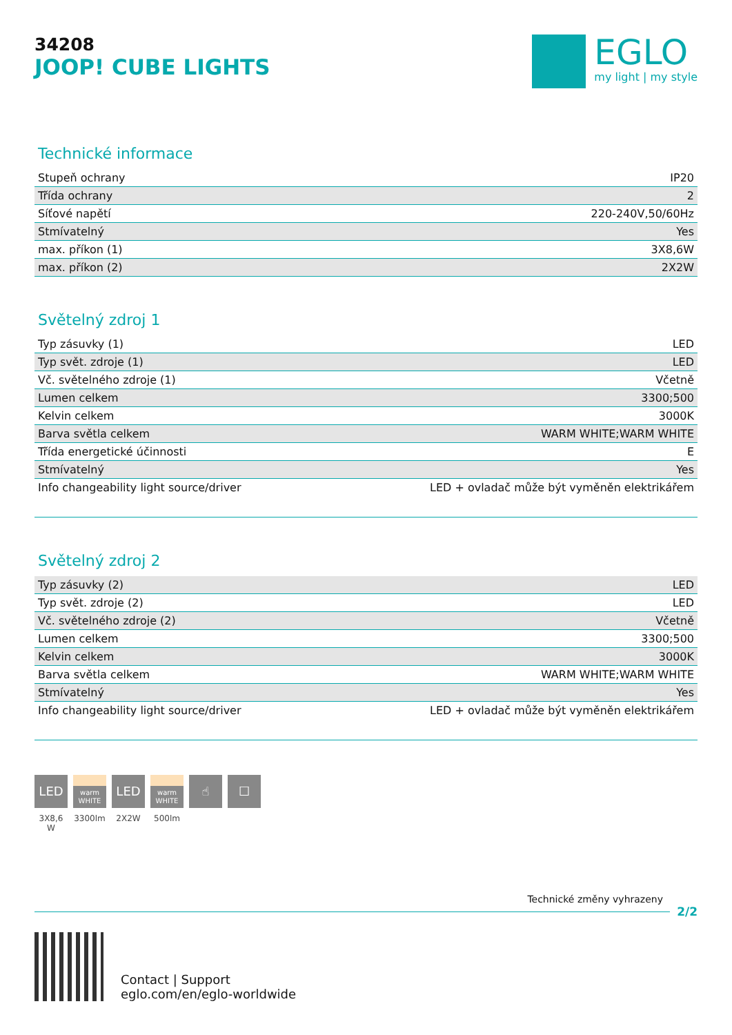34208
JOOP! CUBE LIGHTS
EGLO
my light | my style
Technické informace
| Stupeň ochrany | IP20 |
| Třída ochrany | 2 |
| Síťové napětí | 220-240V,50/60Hz |
| Stmívatelný | Yes |
| max. příkon (1) | 3X8,6W |
| max. příkon (2) | 2X2W |
Světelný zdroj 1
| Typ zásuvky (1) | LED |
| Typ svět. zdroje (1) | LED |
| Vč. světelného zdroje (1) | Včetně |
| Lumen celkem | 3300;500 |
| Kelvin celkem | 3000K |
| Barva světla celkem | WARM WHITE;WARM WHITE |
| Třída energetické účinnosti | E |
| Stmívatelný | Yes |
| Info changeability light source/driver | LED + ovladač může být vyměněn elektrikářem |
Světelný zdroj 2
| Typ zásuvky (2) | LED |
| Typ svět. zdroje (2) | LED |
| Vč. světelného zdroje (2) | Včetně |
| Lumen celkem | 3300;500 |
| Kelvin celkem | 3000K |
| Barva světla celkem | WARM WHITE;WARM WHITE |
| Stmívatelný | Yes |
| Info changeability light source/driver | LED + ovladač může být vyměněn elektrikářem |
LED
3X8,6 W
warm
WHITE
3300lm
LED
2X2W
warm
WHITE
500lm
☝ ☐
Technické změny vyhrazeny
2/2
Contact | Support
eglo.com/en/eglo-worldwide